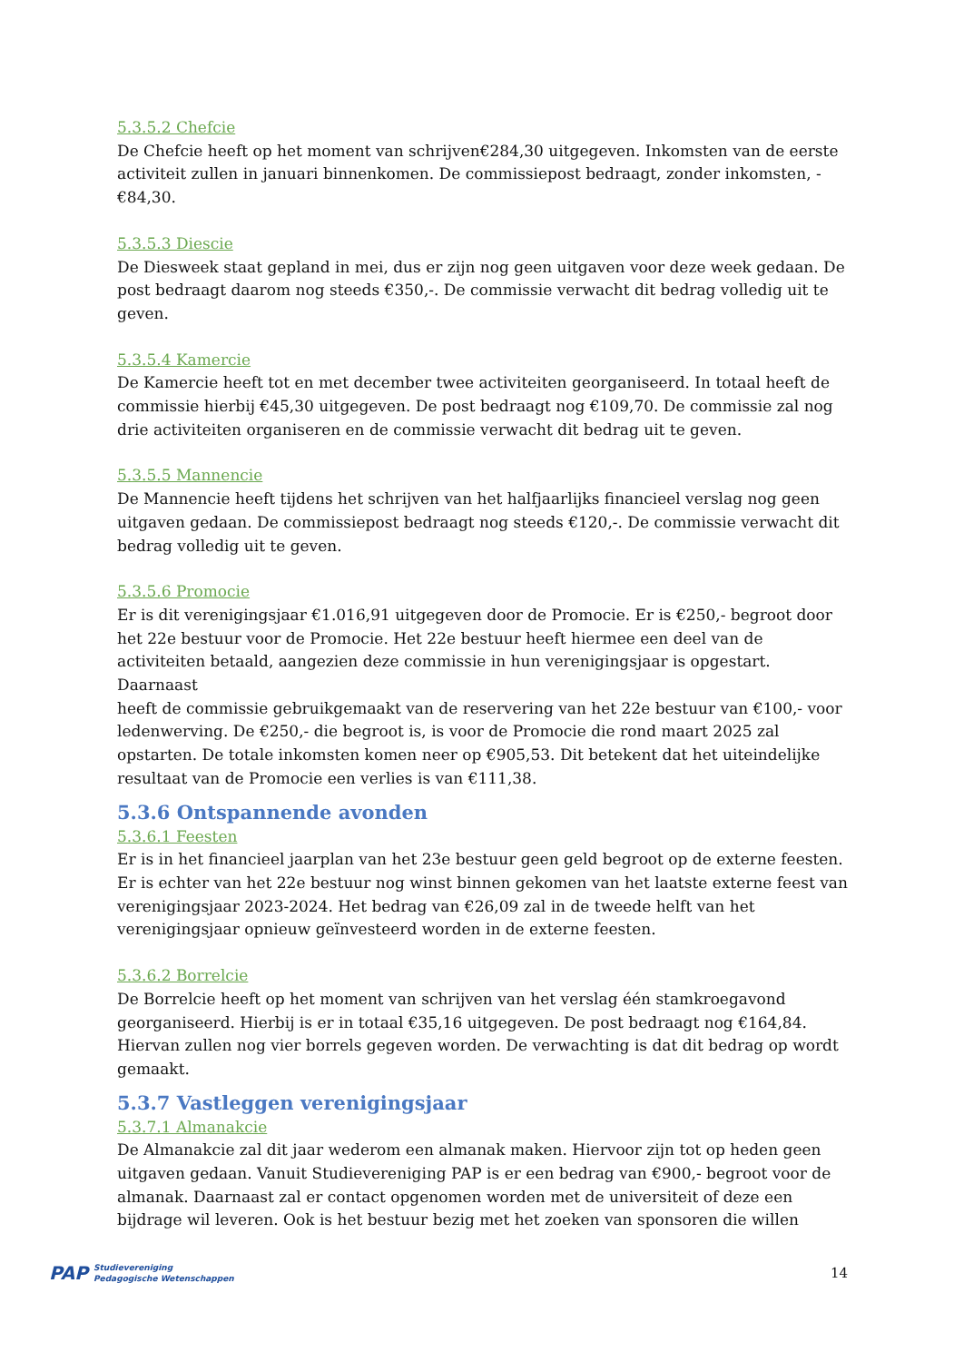5.3.5.2 Chefcie
De Chefcie heeft op het moment van schrijven€284,30 uitgegeven. Inkomsten van de eerste activiteit zullen in januari binnenkomen. De commissiepost bedraagt, zonder inkomsten, -€84,30.
5.3.5.3 Diescie
De Diesweek staat gepland in mei, dus er zijn nog geen uitgaven voor deze week gedaan. De post bedraagt daarom nog steeds €350,-. De commissie verwacht dit bedrag volledig uit te geven.
5.3.5.4 Kamercie
De Kamercie heeft tot en met december twee activiteiten georganiseerd. In totaal heeft de commissie hierbij €45,30 uitgegeven. De post bedraagt nog €109,70. De commissie zal nog drie activiteiten organiseren en de commissie verwacht dit bedrag uit te geven.
5.3.5.5 Mannencie
De Mannencie heeft tijdens het schrijven van het halfjaarlijks financieel verslag nog geen uitgaven gedaan. De commissiepost bedraagt nog steeds €120,-. De commissie verwacht dit bedrag volledig uit te geven.
5.3.5.6 Promocie
Er is dit verenigingsjaar €1.016,91 uitgegeven door de Promocie. Er is €250,- begroot door het 22e bestuur voor de Promocie. Het 22e bestuur heeft hiermee een deel van de activiteiten betaald, aangezien deze commissie in hun verenigingsjaar is opgestart. Daarnaast
heeft de commissie gebruikgemaakt van de reservering van het 22e bestuur van €100,- voor ledenwerving. De €250,- die begroot is, is voor de Promocie die rond maart 2025 zal opstarten. De totale inkomsten komen neer op €905,53. Dit betekent dat het uiteindelijke resultaat van de Promocie een verlies is van €111,38.
5.3.6 Ontspannende avonden
5.3.6.1 Feesten
Er is in het financieel jaarplan van het 23e bestuur geen geld begroot op de externe feesten. Er is echter van het 22e bestuur nog winst binnen gekomen van het laatste externe feest van verenigingsjaar 2023-2024. Het bedrag van €26,09 zal in de tweede helft van het verenigingsjaar opnieuw geïnvesteerd worden in de externe feesten.
5.3.6.2 Borrelcie
De Borrelcie heeft op het moment van schrijven van het verslag één stamkroegavond georganiseerd. Hierbij is er in totaal €35,16 uitgegeven. De post bedraagt nog €164,84. Hiervan zullen nog vier borrels gegeven worden. De verwachting is dat dit bedrag op wordt gemaakt.
5.3.7 Vastleggen verenigingsjaar
5.3.7.1 Almanakcie
De Almanakcie zal dit jaar wederom een almanak maken. Hiervoor zijn tot op heden geen uitgaven gedaan. Vanuit Studievereniging PAP is er een bedrag van €900,- begroot voor de almanak. Daarnaast zal er contact opgenomen worden met de universiteit of deze een bijdrage wil leveren. Ook is het bestuur bezig met het zoeken van sponsoren die willen
PAP Studievereniging
Pedagogische Wetenschappen
14